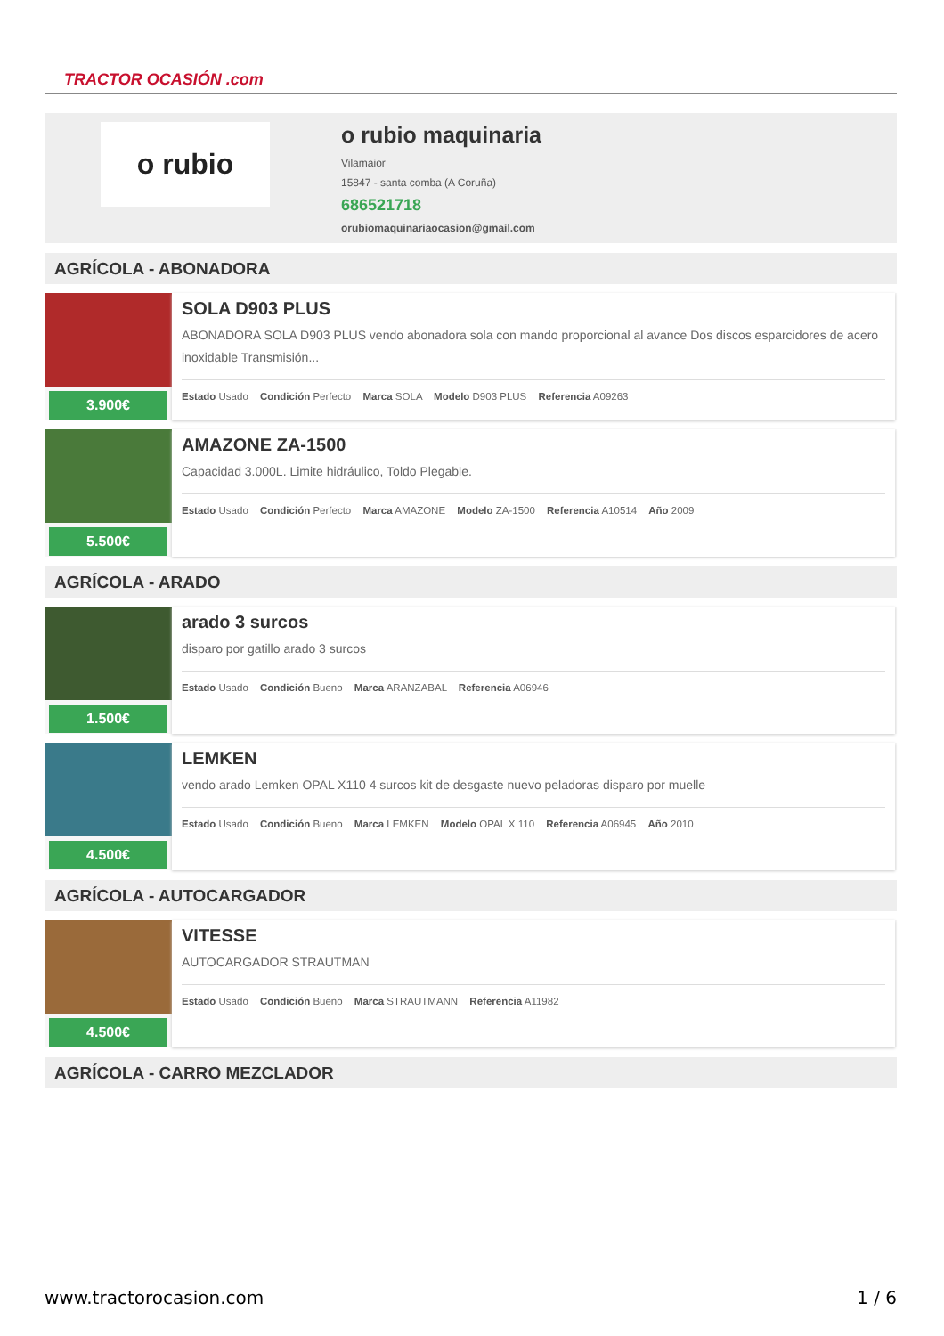TRACTOR OCASIÓN .com
o rubio
o rubio maquinaria
Vilamaior
15847 - santa comba (A Coruña)
686521718
orubiomaquinariaocasion@gmail.com
AGRÍCOLA - ABONADORA
3.900€
SOLA D903 PLUS
ABONADORA SOLA D903 PLUS vendo abonadora sola con mando proporcional al avance Dos discos esparcidores de acero inoxidable Transmisión...
Estado Usado Condición Perfecto Marca SOLA Modelo D903 PLUS Referencia A09263
5.500€
AMAZONE ZA-1500
Capacidad 3.000L. Limite hidráulico, Toldo Plegable.
Estado Usado Condición Perfecto Marca AMAZONE Modelo ZA-1500 Referencia A10514 Año 2009
AGRÍCOLA - ARADO
1.500€
arado 3 surcos
disparo por gatillo arado 3 surcos
Estado Usado Condición Bueno Marca ARANZABAL Referencia A06946
4.500€
LEMKEN
vendo arado Lemken OPAL X110 4 surcos kit de desgaste nuevo peladoras disparo por muelle
Estado Usado Condición Bueno Marca LEMKEN Modelo OPAL X 110 Referencia A06945 Año 2010
AGRÍCOLA - AUTOCARGADOR
4.500€
VITESSE
AUTOCARGADOR STRAUTMAN
Estado Usado Condición Bueno Marca STRAUTMANN Referencia A11982
AGRÍCOLA - CARRO MEZCLADOR
www.tractorocasion.com 1 / 6